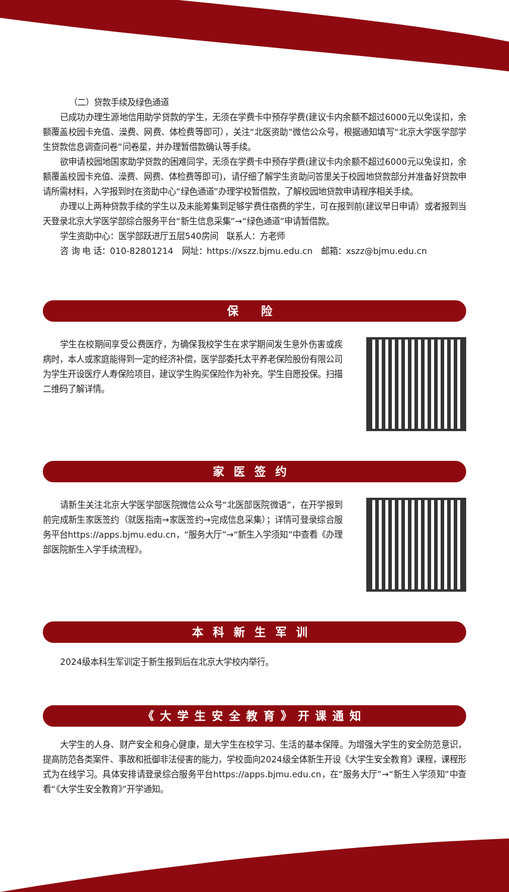（二）贷款手续及绿色通道
已成功办理生源地信用助学贷款的学生，无须在学费卡中预存学费(建议卡内余额不超过6000元以免误扣，余额覆盖校园卡充值、澡费、网费、体检费等即可），关注“北医资助”微信公众号，根据通知填写“北京大学医学部学生贷款信息调查问卷”问卷星，并办理暂借款确认等手续。
欲申请校园地国家助学贷款的困难同学，无须在学费卡中预存学费(建议卡内余额不超过6000元以免误扣，余额覆盖校园卡充值、澡费、网费、体检费等即可)，请仔细了解学生资助问答里关于校园地贷款部分并准备好贷款申请所需材料，入学报到时在资助中心“绿色通道”办理学校暂借款，了解校园地贷款申请程序相关手续。
办理以上两种贷款手续的学生以及未能筹集到足够学费住宿费的学生，可在报到前(建议早日申请）或者报到当天登录北京大学医学部综合服务平台“新生信息采集”→“绿色通道”申请暂借款。
学生资助中心：医学部跃进厅五层540房间　联系人：方老师
咨 询 电 话：010-82801214　网址：https://xszz.bjmu.edu.cn　邮箱：xszz@bjmu.edu.cn
保 险
学生在校期间享受公费医疗，为确保我校学生在求学期间发生意外伤害或疾病时，本人或家庭能得到一定的经济补偿，医学部委托太平养老保险股份有限公司为学生开设医疗人寿保险项目，建议学生购买保险作为补充。学生自愿投保。扫描二维码了解详情。
家医签约
请新生关注北京大学医学部医院微信公众号“北医部医院微语”，在开学报到前完成新生家医签约（就医指南→家医签约→完成信息采集）；详情可登录综合服务平台https://apps.bjmu.edu.cn，“服务大厅”→“新生入学须知”中查看《办理部医院新生入学手续流程》。
本科新生军训
2024级本科生军训定于新生报到后在北京大学校内举行。
《大学生安全教育》开课通知
大学生的人身、财产安全和身心健康，是大学生在校学习、生活的基本保障。为增强大学生的安全防范意识，提高防范各类案件、事故和抵御非法侵害的能力，学校面向2024级全体新生开设《大学生安全教育》课程，课程形式为在线学习。具体安排请登录综合服务平台https://apps.bjmu.edu.cn，在“服务大厅”→“新生入学须知”中查看“《大学生安全教育》”开学通知。